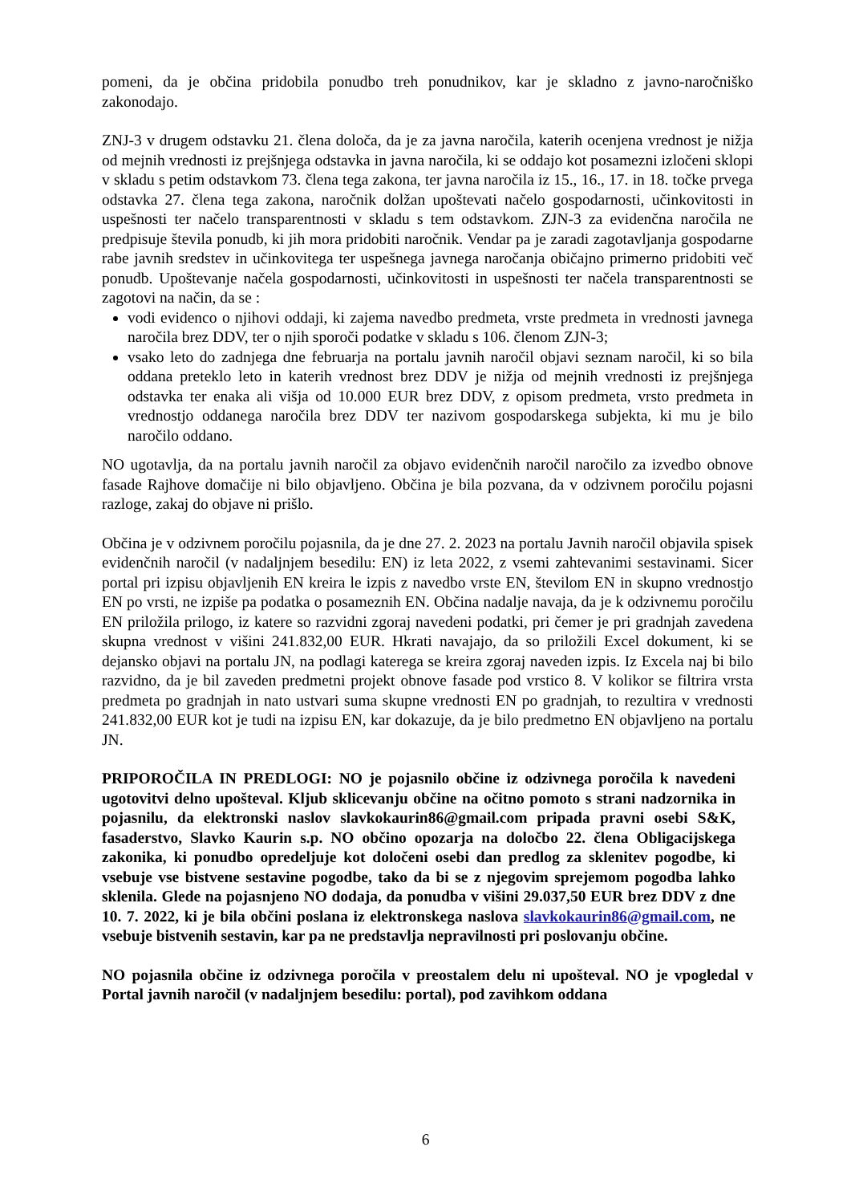pomeni, da je občina pridobila ponudbo treh ponudnikov, kar je skladno z javno-naročniško zakonodajo.
ZNJ-3 v drugem odstavku 21. člena določa, da je za javna naročila, katerih ocenjena vrednost je nižja od mejnih vrednosti iz prejšnjega odstavka in javna naročila, ki se oddajo kot posamezni izločeni sklopi v skladu s petim odstavkom 73. člena tega zakona, ter javna naročila iz 15., 16., 17. in 18. točke prvega odstavka 27. člena tega zakona, naročnik dolžan upoštevati načelo gospodarnosti, učinkovitosti in uspešnosti ter načelo transparentnosti v skladu s tem odstavkom. ZJN-3 za evidenčna naročila ne predpisuje števila ponudb, ki jih mora pridobiti naročnik. Vendar pa je zaradi zagotavljanja gospodarne rabe javnih sredstev in učinkovitega ter uspešnega javnega naročanja običajno primerno pridobiti več ponudb. Upoštevanje načela gospodarnosti, učinkovitosti in uspešnosti ter načela transparentnosti se zagotovi na način, da se :
vodi evidenco o njihovi oddaji, ki zajema navedbo predmeta, vrste predmeta in vrednosti javnega naročila brez DDV, ter o njih sporoči podatke v skladu s 106. členom ZJN-3;
vsako leto do zadnjega dne februarja na portalu javnih naročil objavi seznam naročil, ki so bila oddana preteklo leto in katerih vrednost brez DDV je nižja od mejnih vrednosti iz prejšnjega odstavka ter enaka ali višja od 10.000 EUR brez DDV, z opisom predmeta, vrsto predmeta in vrednostjo oddanega naročila brez DDV ter nazivom gospodarskega subjekta, ki mu je bilo naročilo oddano.
NO ugotavlja, da na portalu javnih naročil za objavo evidenčnih naročil naročilo za izvedbo obnove fasade Rajhove domačije ni bilo objavljeno. Občina je bila pozvana, da v odzivnem poročilu pojasni razloge, zakaj do objave ni prišlo.
Občina je v odzivnem poročilu pojasnila, da je dne 27. 2. 2023 na portalu Javnih naročil objavila spisek evidenčnih naročil (v nadaljnjem besedilu: EN) iz leta 2022, z vsemi zahtevanimi sestavinami. Sicer portal pri izpisu objavljenih EN kreira le izpis z navedbo vrste EN, številom EN in skupno vrednostjo EN po vrsti, ne izpiše pa podatka o posameznih EN. Občina nadalje navaja, da je k odzivnemu poročilu EN priložila prilogo, iz katere so razvidni zgoraj navedeni podatki, pri čemer je pri gradnjah zavedena skupna vrednost v višini 241.832,00 EUR. Hkrati navajajo, da so priložili Excel dokument, ki se dejansko objavi na portalu JN, na podlagi katerega se kreira zgoraj naveden izpis. Iz Excela naj bi bilo razvidno, da je bil zaveden predmetni projekt obnove fasade pod vrstico 8. V kolikor se filtrira vrsta predmeta po gradnjah in nato ustvari suma skupne vrednosti EN po gradnjah, to rezultira v vrednosti 241.832,00 EUR kot je tudi na izpisu EN, kar dokazuje, da je bilo predmetno EN objavljeno na portalu JN.
PRIPOROČILA IN PREDLOGI: NO je pojasnilo občine iz odzivnega poročila k navedeni ugotovitvi delno upošteval. Kljub sklicevanju občine na očitno pomoto s strani nadzornika in pojasnilu, da elektronski naslov slavkokaurin86@gmail.com pripada pravni osebi S&K, fasaderstvo, Slavko Kaurin s.p. NO občino opozarja na določbo 22. člena Obligacijskega zakonika, ki ponudbo opredeljuje kot določeni osebi dan predlog za sklenitev pogodbe, ki vsebuje vse bistvene sestavine pogodbe, tako da bi se z njegovim sprejemom pogodba lahko sklenila. Glede na pojasnjeno NO dodaja, da ponudba v višini 29.037,50 EUR brez DDV z dne 10. 7. 2022, ki je bila občini poslana iz elektronskega naslova slavkokaurin86@gmail.com, ne vsebuje bistvenih sestavin, kar pa ne predstavlja nepravilnosti pri poslovanju občine.
NO pojasnila občine iz odzivnega poročila v preostalem delu ni upošteval. NO je vpogledal v Portal javnih naročil (v nadaljnjem besedilu: portal), pod zavihkom oddana
6